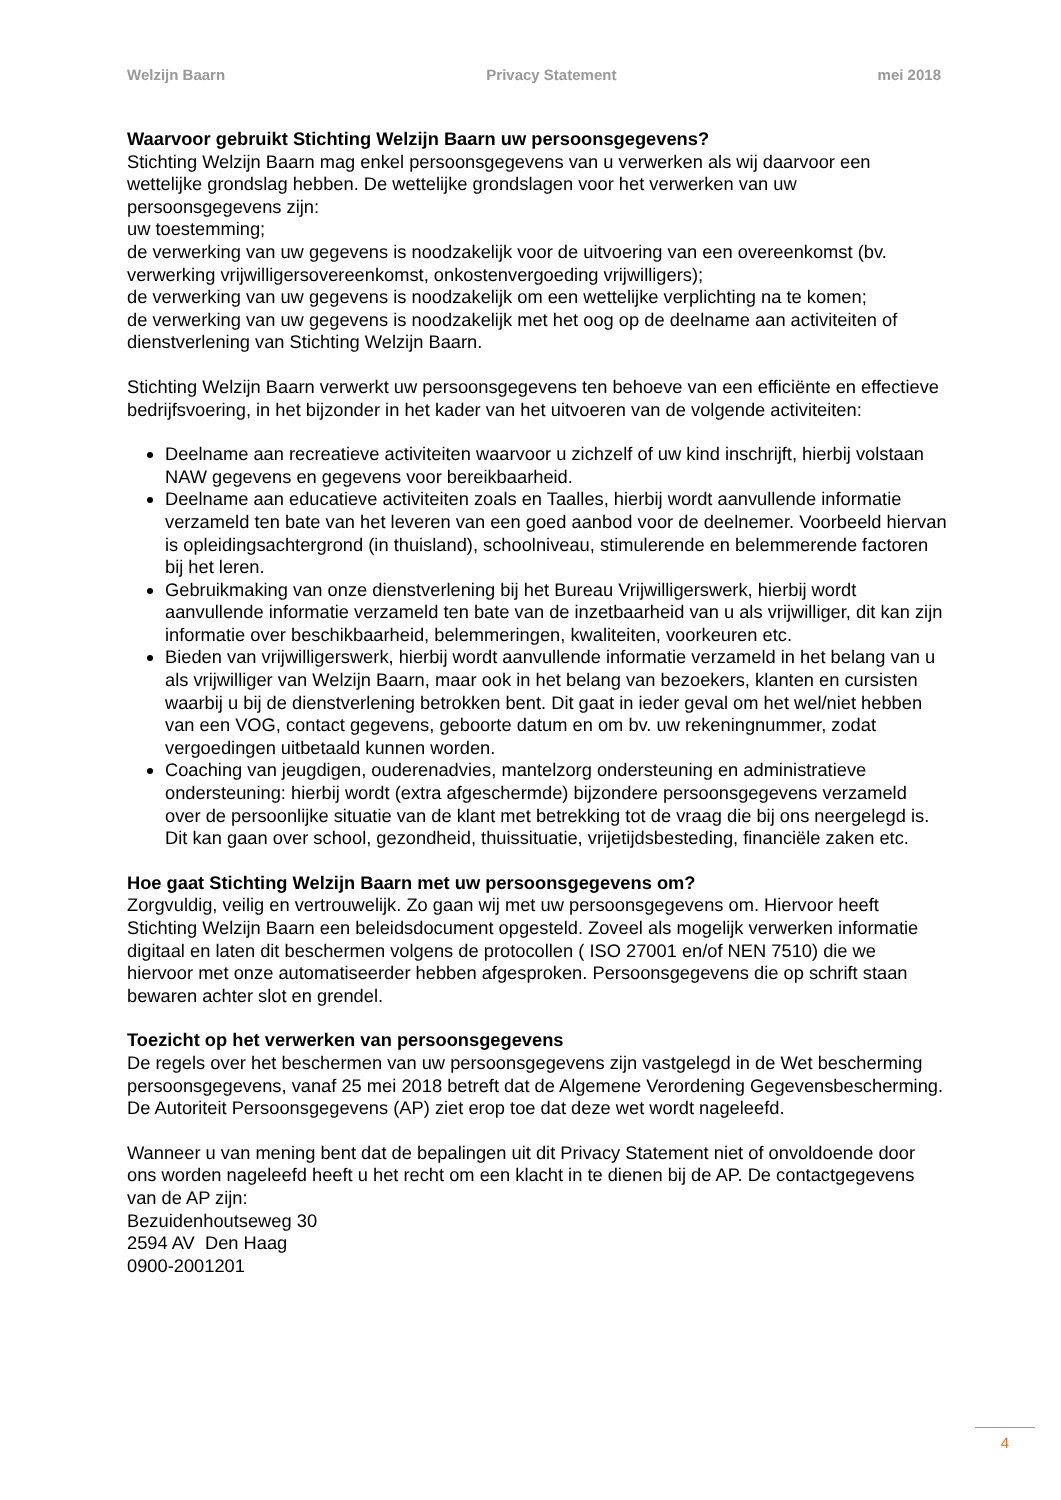Welzijn Baarn Privacy Statement mei 2018
Waarvoor gebruikt Stichting Welzijn Baarn uw persoonsgegevens?
Stichting Welzijn Baarn mag enkel persoonsgegevens van u verwerken als wij daarvoor een wettelijke grondslag hebben. De wettelijke grondslagen voor het verwerken van uw persoonsgegevens zijn:
uw toestemming;
de verwerking van uw gegevens is noodzakelijk voor de uitvoering van een overeenkomst (bv. verwerking vrijwilligersovereenkomst, onkostenvergoeding vrijwilligers);
de verwerking van uw gegevens is noodzakelijk om een wettelijke verplichting na te komen;
de verwerking van uw gegevens is noodzakelijk met het oog op de deelname aan activiteiten of dienstverlening van Stichting Welzijn Baarn.
Stichting Welzijn Baarn verwerkt uw persoonsgegevens ten behoeve van een efficiënte en effectieve bedrijfsvoering, in het bijzonder in het kader van het uitvoeren van de volgende activiteiten:
Deelname aan recreatieve activiteiten waarvoor u zichzelf of uw kind inschrijft, hierbij volstaan NAW gegevens en gegevens voor bereikbaarheid.
Deelname aan educatieve activiteiten zoals en Taalles, hierbij wordt aanvullende informatie verzameld ten bate van het leveren van een goed aanbod voor de deelnemer. Voorbeeld hiervan is opleidingsachtergrond (in thuisland), schoolniveau, stimulerende en belemmerende factoren bij het leren.
Gebruikmaking van onze dienstverlening bij het Bureau Vrijwilligerswerk, hierbij wordt aanvullende informatie verzameld ten bate van de inzetbaarheid van u als vrijwilliger, dit kan zijn informatie over beschikbaarheid, belemmeringen, kwaliteiten, voorkeuren etc.
Bieden van vrijwilligerswerk, hierbij wordt aanvullende informatie verzameld in het belang van u als vrijwilliger van Welzijn Baarn, maar ook in het belang van bezoekers, klanten en cursisten waarbij u bij de dienstverlening betrokken bent. Dit gaat in ieder geval om het wel/niet hebben van een VOG, contact gegevens, geboorte datum en om bv. uw rekeningnummer, zodat vergoedingen uitbetaald kunnen worden.
Coaching van jeugdigen, ouderenadvies, mantelzorg ondersteuning en administratieve ondersteuning: hierbij wordt (extra afgeschermde) bijzondere persoonsgegevens verzameld over de persoonlijke situatie van de klant met betrekking tot de vraag die bij ons neergelegd is. Dit kan gaan over school, gezondheid, thuissituatie, vrijetijdsbesteding, financiële zaken etc.
Hoe gaat Stichting Welzijn Baarn met uw persoonsgegevens om?
Zorgvuldig, veilig en vertrouwelijk. Zo gaan wij met uw persoonsgegevens om. Hiervoor heeft Stichting Welzijn Baarn een beleidsdocument opgesteld. Zoveel als mogelijk verwerken informatie digitaal en laten dit beschermen volgens de protocollen ( ISO 27001 en/of NEN 7510) die we hiervoor met onze automatiseerder hebben afgesproken. Persoonsgegevens die op schrift staan bewaren achter slot en grendel.
Toezicht op het verwerken van persoonsgegevens
De regels over het beschermen van uw persoonsgegevens zijn vastgelegd in de Wet bescherming persoonsgegevens, vanaf 25 mei 2018 betreft dat de Algemene Verordening Gegevensbescherming. De Autoriteit Persoonsgegevens (AP) ziet erop toe dat deze wet wordt nageleefd.
Wanneer u van mening bent dat de bepalingen uit dit Privacy Statement niet of onvoldoende door ons worden nageleefd heeft u het recht om een klacht in te dienen bij de AP. De contactgegevens van de AP zijn:
Bezuidenhoutseweg 30
2594 AV Den Haag
0900-2001201
4